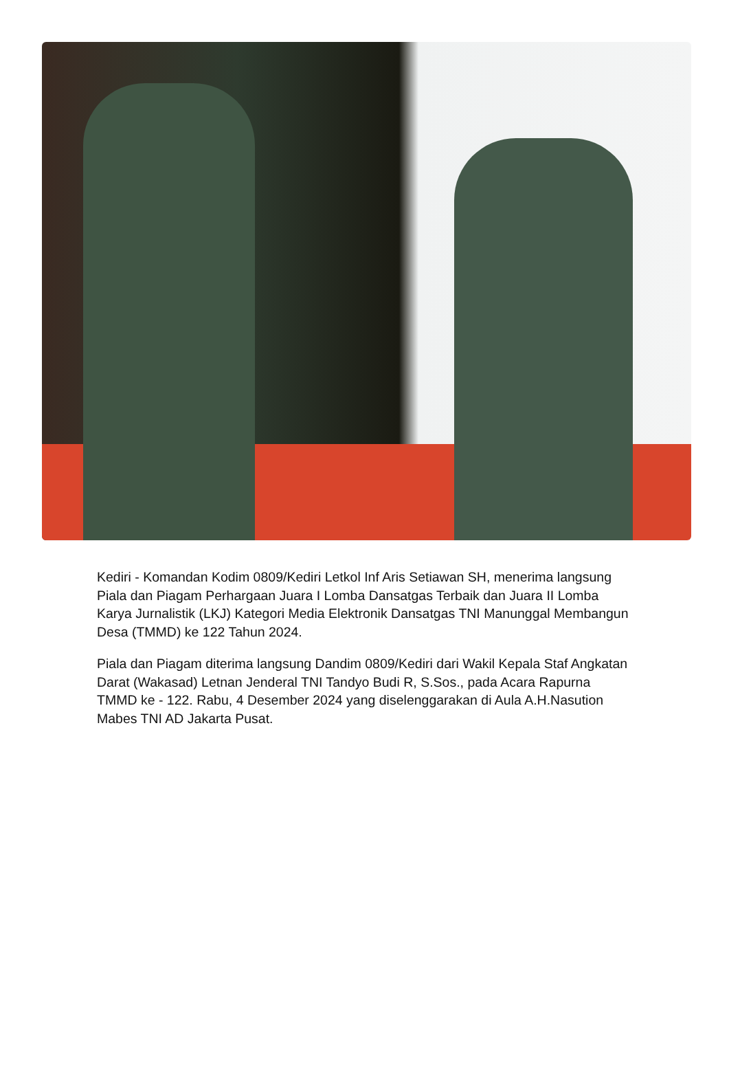Kediri - Komandan Kodim 0809/Kediri Letkol Inf Aris Setiawan SH, menerima langsung Piala dan Piagam Perhargaan Juara I Lomba Dansatgas Terbaik dan Juara II Lomba Karya Jurnalistik (LKJ) Kategori Media Elektronik Dansatgas TNI Manunggal Membangun Desa (TMMD) ke 122 Tahun 2024.
Piala dan Piagam diterima langsung Dandim 0809/Kediri dari Wakil Kepala Staf Angkatan Darat (Wakasad) Letnan Jenderal TNI Tandyo Budi R, S.Sos., pada Acara Rapurna TMMD ke - 122. Rabu, 4 Desember 2024 yang diselenggarakan di Aula A.H.Nasution Mabes TNI AD Jakarta Pusat.